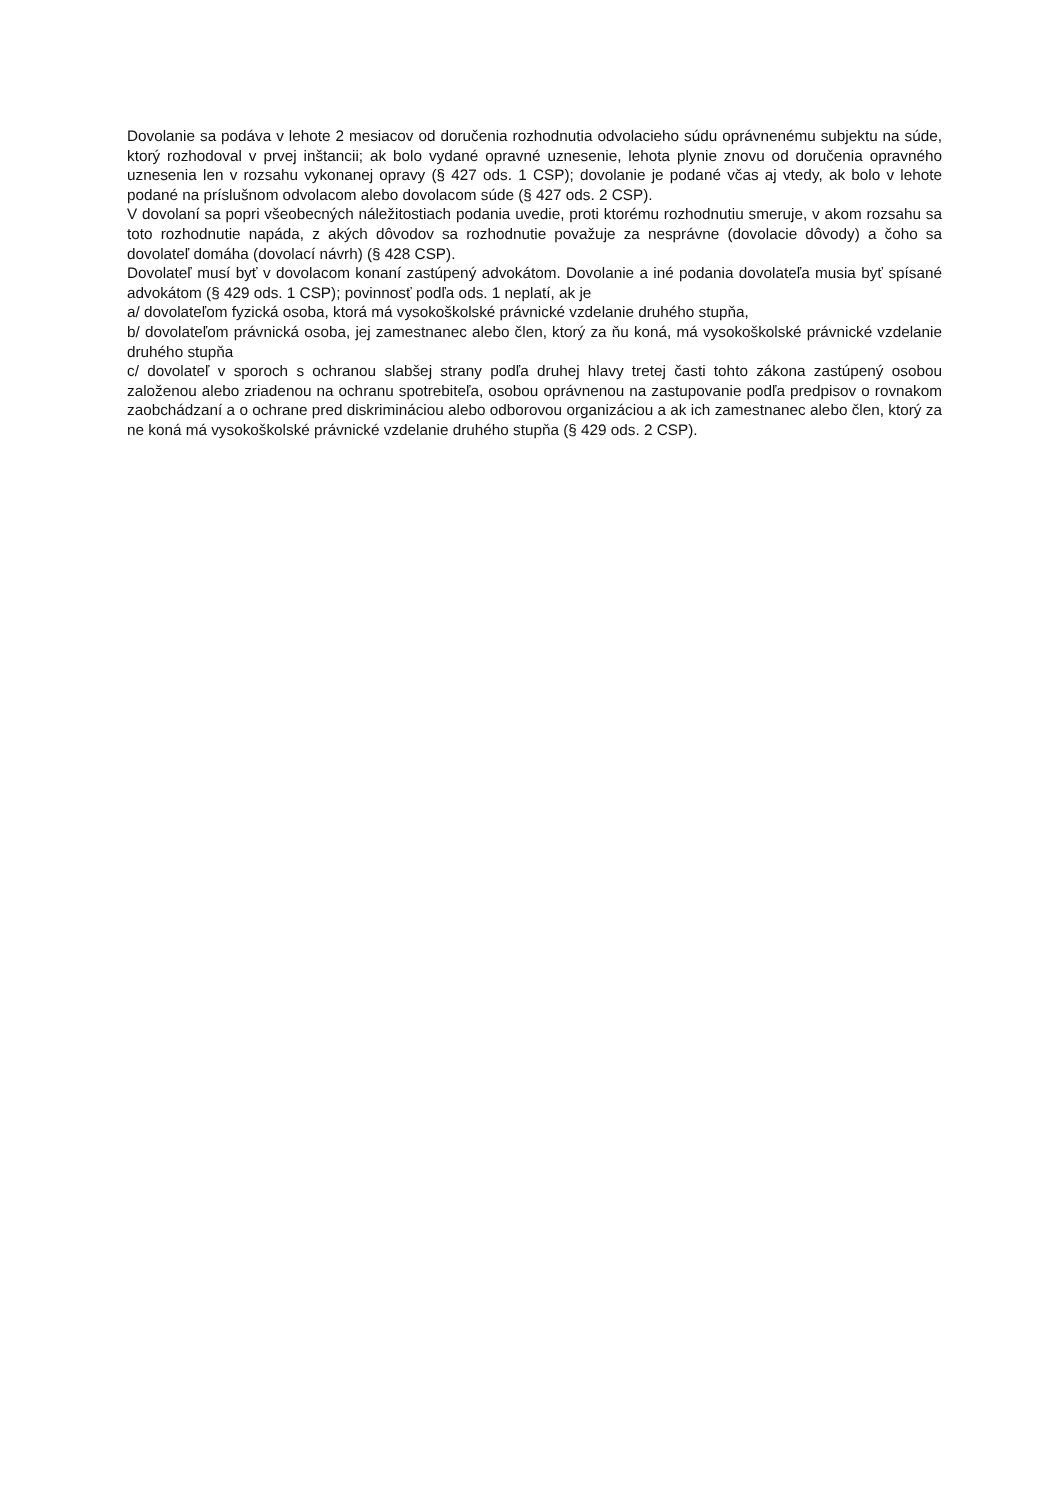Dovolanie sa podáva v lehote 2 mesiacov od doručenia rozhodnutia odvolacieho súdu oprávnenému subjektu na súde, ktorý rozhodoval v prvej inštancii; ak bolo vydané opravné uznesenie, lehota plynie znovu od doručenia opravného uznesenia len v rozsahu vykonanej opravy (§ 427 ods. 1 CSP); dovolanie je podané včas aj vtedy, ak bolo v lehote podané na príslušnom odvolacom alebo dovolacom súde (§ 427 ods. 2 CSP).
V dovolaní sa popri všeobecných náležitostiach podania uvedie, proti ktorému rozhodnutiu smeruje, v akom rozsahu sa toto rozhodnutie napáda, z akých dôvodov sa rozhodnutie považuje za nesprávne (dovolacie dôvody) a čoho sa dovolateľ domáha (dovolací návrh) (§ 428 CSP).
Dovolateľ musí byť v dovolacom konaní zastúpený advokátom. Dovolanie a iné podania dovolateľa musia byť spísané advokátom (§ 429 ods. 1 CSP); povinnosť podľa ods. 1 neplatí, ak je
a/ dovolateľom fyzická osoba, ktorá má vysokoškolské právnické vzdelanie druhého stupňa,
b/ dovolateľom právnická osoba, jej zamestnanec alebo člen, ktorý za ňu koná, má vysokoškolské právnické vzdelanie druhého stupňa
c/ dovolateľ v sporoch s ochranou slabšej strany podľa druhej hlavy tretej časti tohto zákona zastúpený osobou založenou alebo zriadenou na ochranu spotrebiteľa, osobou oprávnenou na zastupovanie podľa predpisov o rovnakom zaobchádzaní a o ochrane pred diskrimináciou alebo odborovou organizáciou a ak ich zamestnanec alebo člen, ktorý za ne koná má vysokoškolské právnické vzdelanie druhého stupňa (§ 429 ods. 2 CSP).